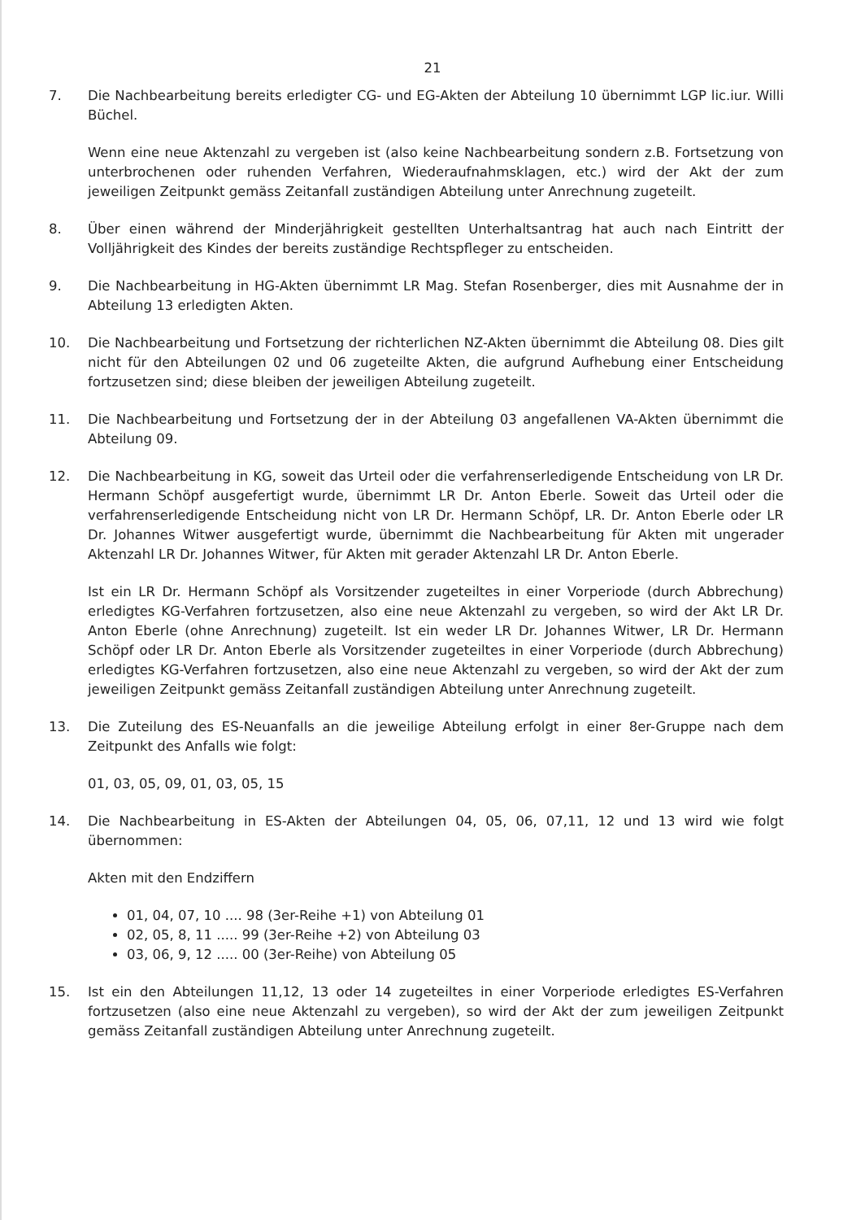21
7. Die Nachbearbeitung bereits erledigter CG- und EG-Akten der Abteilung 10 übernimmt LGP lic.iur. Willi Büchel.
Wenn eine neue Aktenzahl zu vergeben ist (also keine Nachbearbeitung sondern z.B. Fortsetzung von unterbrochenen oder ruhenden Verfahren, Wiederaufnahmsklagen, etc.) wird der Akt der zum jeweiligen Zeitpunkt gemäss Zeitanfall zuständigen Abteilung unter Anrechnung zugeteilt.
8. Über einen während der Minderjährigkeit gestellten Unterhaltsantrag hat auch nach Eintritt der Volljährigkeit des Kindes der bereits zuständige Rechtspfleger zu entscheiden.
9. Die Nachbearbeitung in HG-Akten übernimmt LR Mag. Stefan Rosenberger, dies mit Ausnahme der in Abteilung 13 erledigten Akten.
10. Die Nachbearbeitung und Fortsetzung der richterlichen NZ-Akten übernimmt die Abteilung 08. Dies gilt nicht für den Abteilungen 02 und 06 zugeteilte Akten, die aufgrund Aufhebung einer Entscheidung fortzusetzen sind; diese bleiben der jeweiligen Abteilung zugeteilt.
11. Die Nachbearbeitung und Fortsetzung der in der Abteilung 03 angefallenen VA-Akten übernimmt die Abteilung 09.
12. Die Nachbearbeitung in KG, soweit das Urteil oder die verfahrenserledigende Entscheidung von LR Dr. Hermann Schöpf ausgefertigt wurde, übernimmt LR Dr. Anton Eberle. Soweit das Urteil oder die verfahrenserledigende Entscheidung nicht von LR Dr. Hermann Schöpf, LR. Dr. Anton Eberle oder LR Dr. Johannes Witwer ausgefertigt wurde, übernimmt die Nachbearbeitung für Akten mit ungerader Aktenzahl LR Dr. Johannes Witwer, für Akten mit gerader Aktenzahl LR Dr. Anton Eberle.
Ist ein LR Dr. Hermann Schöpf als Vorsitzender zugeteiltes in einer Vorperiode (durch Abbrechung) erledigtes KG-Verfahren fortzusetzen, also eine neue Aktenzahl zu vergeben, so wird der Akt LR Dr. Anton Eberle (ohne Anrechnung) zugeteilt. Ist ein weder LR Dr. Johannes Witwer, LR Dr. Hermann Schöpf oder LR Dr. Anton Eberle als Vorsitzender zugeteiltes in einer Vorperiode (durch Abbrechung) erledigtes KG-Verfahren fortzusetzen, also eine neue Aktenzahl zu vergeben, so wird der Akt der zum jeweiligen Zeitpunkt gemäss Zeitanfall zuständigen Abteilung unter Anrechnung zugeteilt.
13. Die Zuteilung des ES-Neuanfalls an die jeweilige Abteilung erfolgt in einer 8er-Gruppe nach dem Zeitpunkt des Anfalls wie folgt:
01, 03, 05, 09, 01, 03, 05, 15
14. Die Nachbearbeitung in ES-Akten der Abteilungen 04, 05, 06, 07,11, 12 und 13 wird wie folgt übernommen:
Akten mit den Endziffern
01, 04, 07, 10 .... 98 (3er-Reihe +1) von Abteilung 01
02, 05, 8, 11 ..... 99 (3er-Reihe +2) von Abteilung 03
03, 06, 9, 12 ..... 00 (3er-Reihe) von Abteilung 05
15. Ist ein den Abteilungen 11,12, 13 oder 14 zugeteiltes in einer Vorperiode erledigtes ES-Verfahren fortzusetzen (also eine neue Aktenzahl zu vergeben), so wird der Akt der zum jeweiligen Zeitpunkt gemäss Zeitanfall zuständigen Abteilung unter Anrechnung zugeteilt.